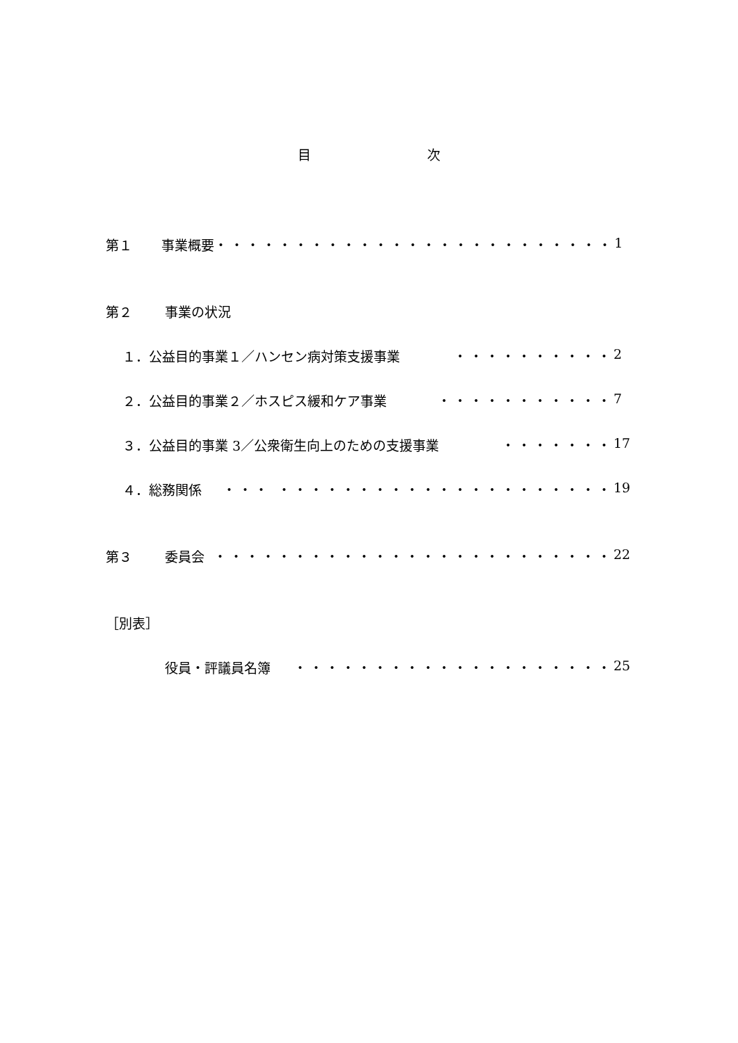目 次
第１ 事業概要 ・・・・・・・・・・・・・・・・・・・・・・・・・ 1
第２ 事業の状況
１．公益目的事業１／ハンセン病対策支援事業 ・・・・・・・・・・ 2
２．公益目的事業２／ホスピス緩和ケア事業 ・・・・・・・・・・・ 7
３．公益目的事業 3／公衆衛生向上のための支援事業 ・・・・・・・ 17
４．総務関係 ・・・ ・・・・・・・・・・・・・・・・・・・・・ 19
第３ 委員会 ・・・・・・・・・・・・・・・・・・・・・・・・・ 22
［別表］
役員・評議員名簿 ・・・・・・・・・・・・・・・・・・・・ 25